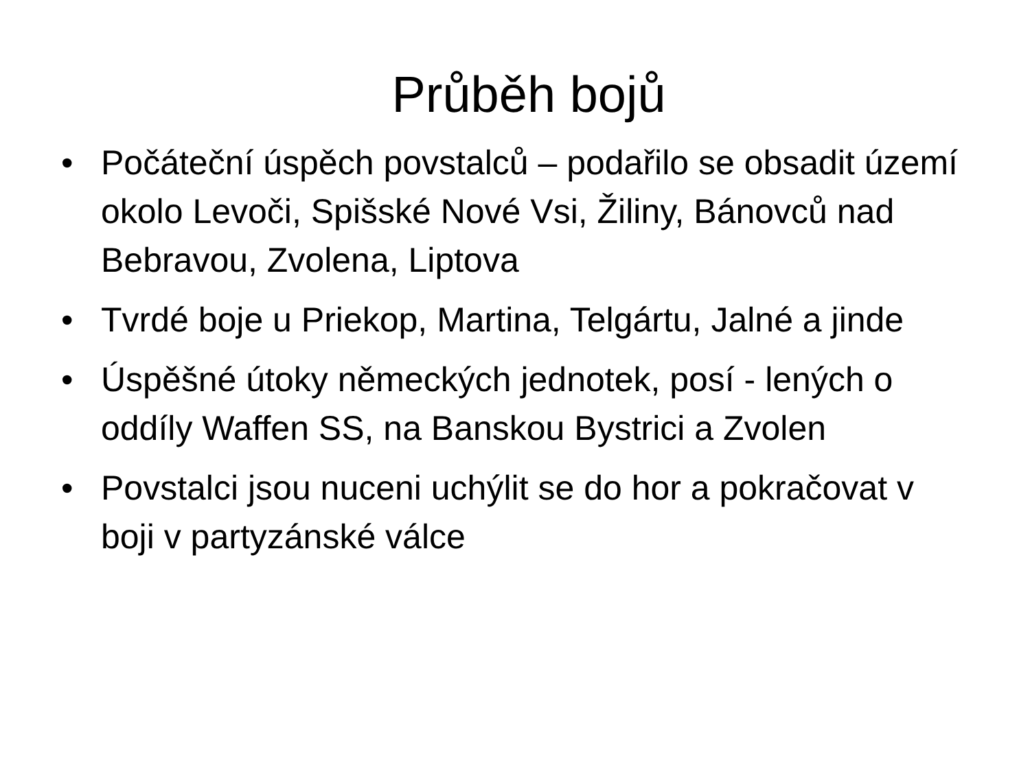Průběh bojů
• Počáteční úspěch povstalců – podařilo se obsadit území okolo Levoči, Spišské Nové Vsi, Žiliny, Bánovců nad Bebravou, Zvolena, Liptova
• Tvrdé boje u Priekop, Martina, Telgártu, Jalné a jinde
• Úspěšné útoky německých jednotek, posí - lených o oddíly Waffen SS, na Banskou Bystrici a Zvolen
• Povstalci jsou nuceni uchýlit se do hor a pokračovat v boji v partyzánské válce